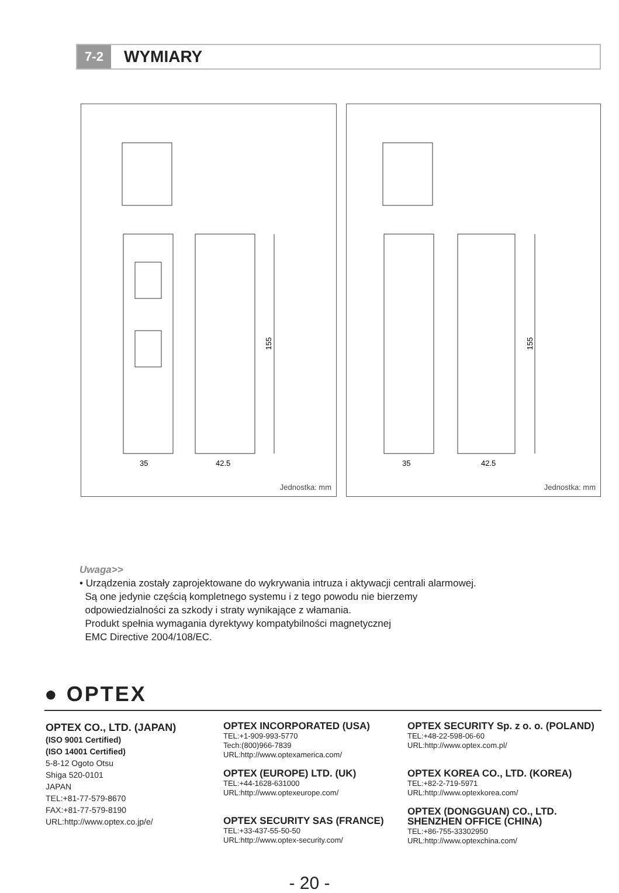7-2
WYMIARY
35
42.5
155
Jednostka: mm
35
42.5
155
Jednostka: mm
Uwaga>>
• Urządzenia zostały zaprojektowane do wykrywania intruza i aktywacji centrali alarmowej.
Są one jedynie częścią kompletnego systemu i z tego powodu nie bierzemy
odpowiedzialności za szkody i straty wynikające z włamania.
Produkt spełnia wymagania dyrektywy kompatybilności magnetycznej
EMC Directive 2004/108/EC.
● OPTEX
OPTEX CO., LTD. (JAPAN)
(ISO 9001 Certified)
(ISO 14001 Certified)
5-8-12 Ogoto Otsu
Shiga 520-0101
JAPAN
TEL:+81-77-579-8670
FAX:+81-77-579-8190
URL:http://www.optex.co.jp/e/
OPTEX INCORPORATED (USA)
TEL:+1-909-993-5770
Tech:(800)966-7839
URL:http://www.optexamerica.com/
OPTEX (EUROPE) LTD. (UK)
TEL:+44-1628-631000
URL:http://www.optexeurope.com/
OPTEX SECURITY SAS (FRANCE)
TEL:+33-437-55-50-50
URL:http://www.optex-security.com/
OPTEX SECURITY Sp. z o. o. (POLAND)
TEL:+48-22-598-06-60
URL:http://www.optex.com.pl/
OPTEX KOREA CO., LTD. (KOREA)
TEL:+82-2-719-5971
URL:http://www.optexkorea.com/
OPTEX (DONGGUAN) CO., LTD.
SHENZHEN OFFICE (CHINA)
TEL:+86-755-33302950
URL:http://www.optexchina.com/
- 20 -